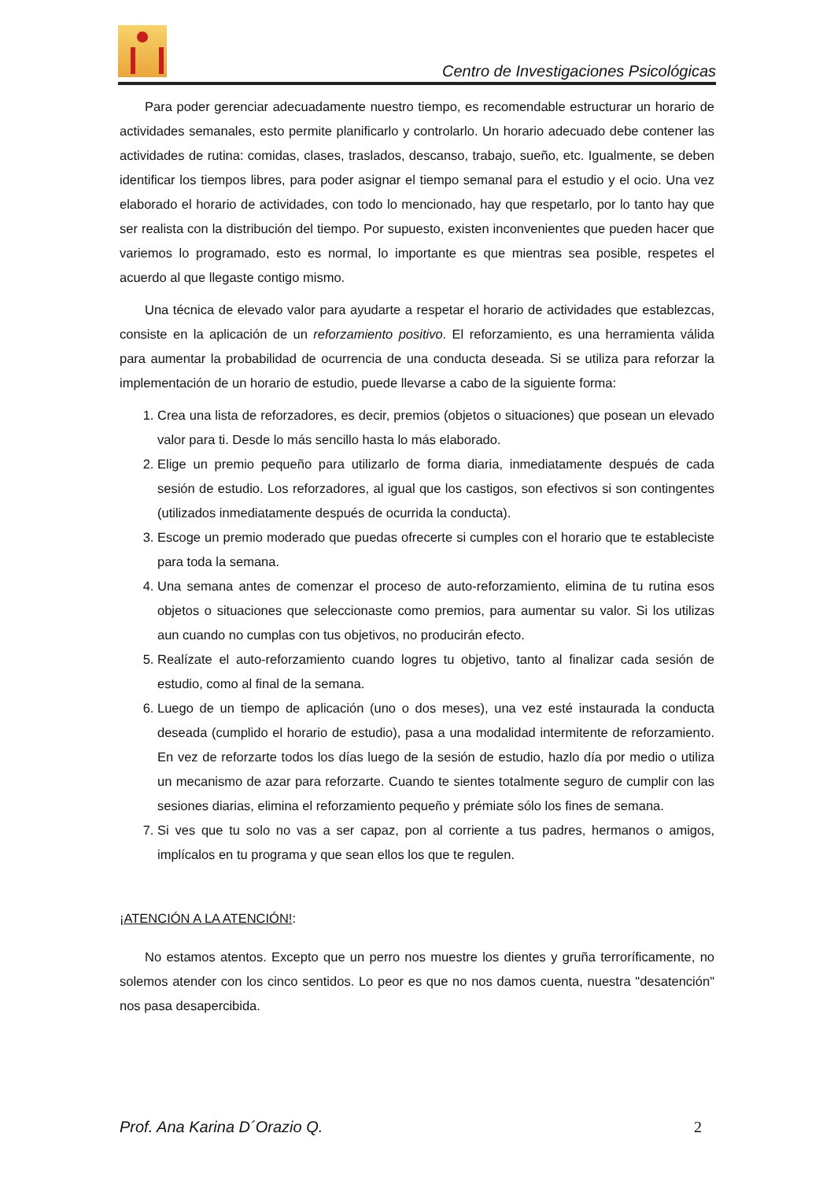Centro de Investigaciones Psicológicas
Para poder gerenciar adecuadamente nuestro tiempo, es recomendable estructurar un horario de actividades semanales, esto permite planificarlo y controlarlo. Un horario adecuado debe contener las actividades de rutina: comidas, clases, traslados, descanso, trabajo, sueño, etc. Igualmente, se deben identificar los tiempos libres, para poder asignar el tiempo semanal para el estudio y el ocio. Una vez elaborado el horario de actividades, con todo lo mencionado, hay que respetarlo, por lo tanto hay que ser realista con la distribución del tiempo. Por supuesto, existen inconvenientes que pueden hacer que variemos lo programado, esto es normal, lo importante es que mientras sea posible, respetes el acuerdo al que llegaste contigo mismo.
Una técnica de elevado valor para ayudarte a respetar el horario de actividades que establezcas, consiste en la aplicación de un reforzamiento positivo. El reforzamiento, es una herramienta válida para aumentar la probabilidad de ocurrencia de una conducta deseada. Si se utiliza para reforzar la implementación de un horario de estudio, puede llevarse a cabo de la siguiente forma:
1. Crea una lista de reforzadores, es decir, premios (objetos o situaciones) que posean un elevado valor para ti. Desde lo más sencillo hasta lo más elaborado.
2. Elige un premio pequeño para utilizarlo de forma diaria, inmediatamente después de cada sesión de estudio. Los reforzadores, al igual que los castigos, son efectivos si son contingentes (utilizados inmediatamente después de ocurrida la conducta).
3. Escoge un premio moderado que puedas ofrecerte si cumples con el horario que te estableciste para toda la semana.
4. Una semana antes de comenzar el proceso de auto-reforzamiento, elimina de tu rutina esos objetos o situaciones que seleccionaste como premios, para aumentar su valor. Si los utilizas aun cuando no cumplas con tus objetivos, no producirán efecto.
5. Realízate el auto-reforzamiento cuando logres tu objetivo, tanto al finalizar cada sesión de estudio, como al final de la semana.
6. Luego de un tiempo de aplicación (uno o dos meses), una vez esté instaurada la conducta deseada (cumplido el horario de estudio), pasa a una modalidad intermitente de reforzamiento. En vez de reforzarte todos los días luego de la sesión de estudio, hazlo día por medio o utiliza un mecanismo de azar para reforzarte. Cuando te sientes totalmente seguro de cumplir con las sesiones diarias, elimina el reforzamiento pequeño y prémiate sólo los fines de semana.
7. Si ves que tu solo no vas a ser capaz, pon al corriente a tus padres, hermanos o amigos, implícalos en tu programa y que sean ellos los que te regulen.
¡ATENCIÓN A LA ATENCIÓN!:
No estamos atentos. Excepto que un perro nos muestre los dientes y gruña terroríficamente, no solemos atender con los cinco sentidos. Lo peor es que no nos damos cuenta, nuestra "desatención" nos pasa desapercibida.
Prof. Ana Karina D´Orazio Q. 2